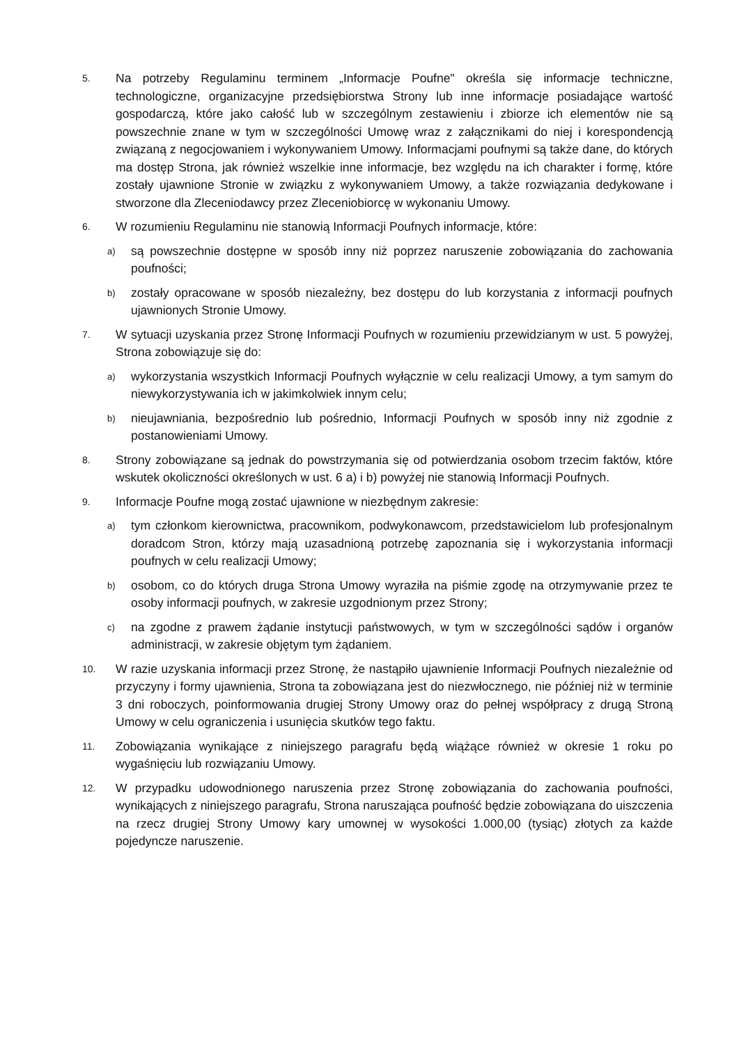5.
Na potrzeby Regulaminu terminem „Informacje Poufne" określa się informacje techniczne, technologiczne, organizacyjne przedsiębiorstwa Strony lub inne informacje posiadające wartość gospodarczą, które jako całość lub w szczególnym zestawieniu i zbiorze ich elementów nie są powszechnie znane w tym w szczególności Umowę wraz z załącznikami do niej i korespondencją związaną z negocjowaniem i wykonywaniem Umowy. Informacjami poufnymi są także dane, do których ma dostęp Strona, jak również wszelkie inne informacje, bez względu na ich charakter i formę, które zostały ujawnione Stronie w związku z wykonywaniem Umowy, a także rozwiązania dedykowane i stworzone dla Zleceniodawcy przez Zleceniobiorcę w wykonaniu Umowy.
6.
W rozumieniu Regulaminu nie stanowią Informacji Poufnych informacje, które:
a)
są powszechnie dostępne w sposób inny niż poprzez naruszenie zobowiązania do zachowania poufności;
b)
zostały opracowane w sposób niezależny, bez dostępu do lub korzystania z informacji poufnych ujawnionych Stronie Umowy.
7.
W sytuacji uzyskania przez Stronę Informacji Poufnych w rozumieniu przewidzianym w ust. 5 powyżej, Strona zobowiązuje się do:
a)
wykorzystania wszystkich Informacji Poufnych wyłącznie w celu realizacji Umowy, a tym samym do niewykorzystywania ich w jakimkolwiek innym celu;
b)
nieujawniania, bezpośrednio lub pośrednio, Informacji Poufnych w sposób inny niż zgodnie z postanowieniami Umowy.
8.
Strony zobowiązane są jednak do powstrzymania się od potwierdzania osobom trzecim faktów, które wskutek okoliczności określonych w ust. 6 a) i b) powyżej nie stanowią Informacji Poufnych.
9.
Informacje Poufne mogą zostać ujawnione w niezbędnym zakresie:
a)
tym członkom kierownictwa, pracownikom, podwykonawcom, przedstawicielom lub profesjonalnym doradcom Stron, którzy mają uzasadnioną potrzebę zapoznania się i wykorzystania informacji poufnych w celu realizacji Umowy;
b)
osobom, co do których druga Strona Umowy wyraziła na piśmie zgodę na otrzymywanie przez te osoby informacji poufnych, w zakresie uzgodnionym przez Strony;
c)
na zgodne z prawem żądanie instytucji państwowych, w tym w szczególności sądów i organów administracji, w zakresie objętym tym żądaniem.
10.
W razie uzyskania informacji przez Stronę, że nastąpiło ujawnienie Informacji Poufnych niezależnie od przyczyny i formy ujawnienia, Strona ta zobowiązana jest do niezwłocznego, nie później niż w terminie 3 dni roboczych, poinformowania drugiej Strony Umowy oraz do pełnej współpracy z drugą Stroną Umowy w celu ograniczenia i usunięcia skutków tego faktu.
11.
Zobowiązania wynikające z niniejszego paragrafu będą wiążące również w okresie 1 roku po wygaśnięciu lub rozwiązaniu Umowy.
12.
W przypadku udowodnionego naruszenia przez Stronę zobowiązania do zachowania poufności, wynikających z niniejszego paragrafu, Strona naruszająca poufność będzie zobowiązana do uiszczenia na rzecz drugiej Strony Umowy kary umownej w wysokości 1.000,00 (tysiąc) złotych za każde pojedyncze naruszenie.